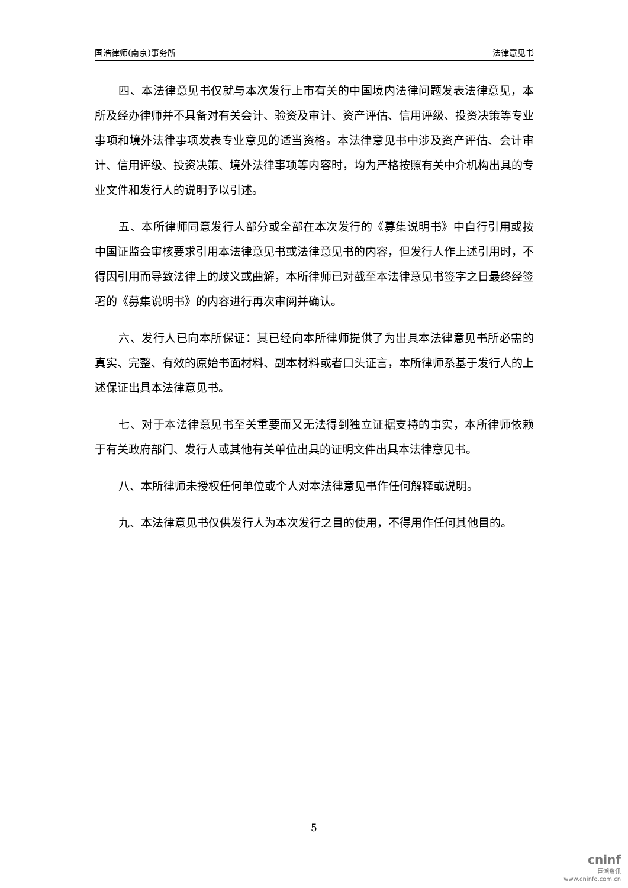国浩律师(南京)事务所 法律意见书
四、本法律意见书仅就与本次发行上市有关的中国境内法律问题发表法律意见，本所及经办律师并不具备对有关会计、验资及审计、资产评估、信用评级、投资决策等专业事项和境外法律事项发表专业意见的适当资格。本法律意见书中涉及资产评估、会计审计、信用评级、投资决策、境外法律事项等内容时，均为严格按照有关中介机构出具的专业文件和发行人的说明予以引述。
五、本所律师同意发行人部分或全部在本次发行的《募集说明书》中自行引用或按中国证监会审核要求引用本法律意见书或法律意见书的内容，但发行人作上述引用时，不得因引用而导致法律上的歧义或曲解，本所律师已对截至本法律意见书签字之日最终经签署的《募集说明书》的内容进行再次审阅并确认。
六、发行人已向本所保证：其已经向本所律师提供了为出具本法律意见书所必需的真实、完整、有效的原始书面材料、副本材料或者口头证言，本所律师系基于发行人的上述保证出具本法律意见书。
七、对于本法律意见书至关重要而又无法得到独立证据支持的事实，本所律师依赖于有关政府部门、发行人或其他有关单位出具的证明文件出具本法律意见书。
八、本所律师未授权任何单位或个人对本法律意见书作任何解释或说明。
九、本法律意见书仅供发行人为本次发行之目的使用，不得用作任何其他目的。
5
cninf
巨潮资讯
www.cninfo.com.cn